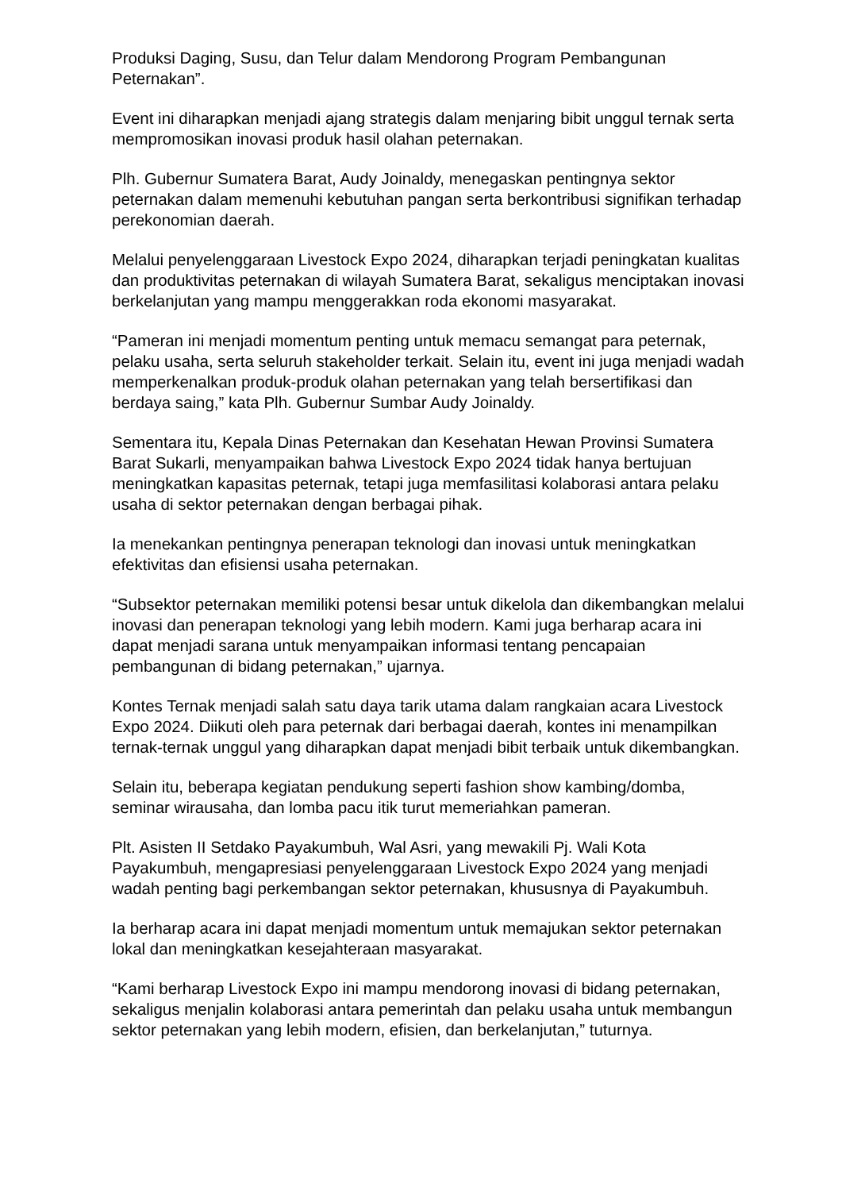Produksi Daging, Susu, dan Telur dalam Mendorong Program Pembangunan Peternakan”.
Event ini diharapkan menjadi ajang strategis dalam menjaring bibit unggul ternak serta mempromosikan inovasi produk hasil olahan peternakan.
Plh. Gubernur Sumatera Barat, Audy Joinaldy, menegaskan pentingnya sektor peternakan dalam memenuhi kebutuhan pangan serta berkontribusi signifikan terhadap perekonomian daerah.
Melalui penyelenggaraan Livestock Expo 2024, diharapkan terjadi peningkatan kualitas dan produktivitas peternakan di wilayah Sumatera Barat, sekaligus menciptakan inovasi berkelanjutan yang mampu menggerakkan roda ekonomi masyarakat.
“Pameran ini menjadi momentum penting untuk memacu semangat para peternak, pelaku usaha, serta seluruh stakeholder terkait. Selain itu, event ini juga menjadi wadah memperkenalkan produk-produk olahan peternakan yang telah bersertifikasi dan berdaya saing,” kata Plh. Gubernur Sumbar Audy Joinaldy.
Sementara itu, Kepala Dinas Peternakan dan Kesehatan Hewan Provinsi Sumatera Barat Sukarli, menyampaikan bahwa Livestock Expo 2024 tidak hanya bertujuan meningkatkan kapasitas peternak, tetapi juga memfasilitasi kolaborasi antara pelaku usaha di sektor peternakan dengan berbagai pihak.
Ia menekankan pentingnya penerapan teknologi dan inovasi untuk meningkatkan efektivitas dan efisiensi usaha peternakan.
“Subsektor peternakan memiliki potensi besar untuk dikelola dan dikembangkan melalui inovasi dan penerapan teknologi yang lebih modern. Kami juga berharap acara ini dapat menjadi sarana untuk menyampaikan informasi tentang pencapaian pembangunan di bidang peternakan,” ujarnya.
Kontes Ternak menjadi salah satu daya tarik utama dalam rangkaian acara Livestock Expo 2024. Diikuti oleh para peternak dari berbagai daerah, kontes ini menampilkan ternak-ternak unggul yang diharapkan dapat menjadi bibit terbaik untuk dikembangkan.
Selain itu, beberapa kegiatan pendukung seperti fashion show kambing/domba, seminar wirausaha, dan lomba pacu itik turut memeriahkan pameran.
Plt. Asisten II Setdako Payakumbuh, Wal Asri, yang mewakili Pj. Wali Kota Payakumbuh, mengapresiasi penyelenggaraan Livestock Expo 2024 yang menjadi wadah penting bagi perkembangan sektor peternakan, khususnya di Payakumbuh.
Ia berharap acara ini dapat menjadi momentum untuk memajukan sektor peternakan lokal dan meningkatkan kesejahteraan masyarakat.
“Kami berharap Livestock Expo ini mampu mendorong inovasi di bidang peternakan, sekaligus menjalin kolaborasi antara pemerintah dan pelaku usaha untuk membangun sektor peternakan yang lebih modern, efisien, dan berkelanjutan,” tuturnya.